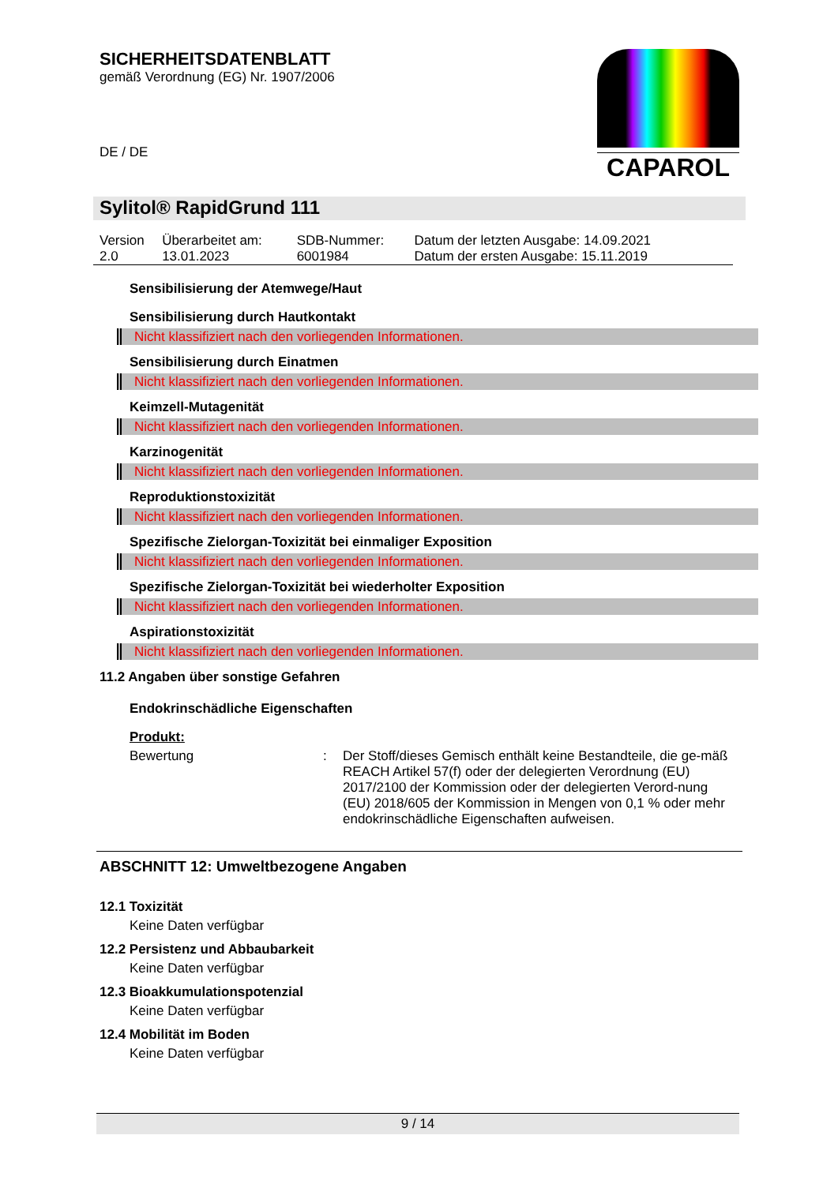SICHERHEITSDATENBLATT
gemäß Verordnung (EG) Nr. 1907/2006
DE / DE
CAPAROL
Sylitol® RapidGrund 111
| Version 2.0 | Überarbeitet am: 13.01.2023 | SDB-Nummer: 6001984 | Datum der letzten Ausgabe: 14.09.2021 Datum der ersten Ausgabe: 15.11.2019 |
Sensibilisierung der Atemwege/Haut
Sensibilisierung durch Hautkontakt
Nicht klassifiziert nach den vorliegenden Informationen.
Sensibilisierung durch Einatmen
Nicht klassifiziert nach den vorliegenden Informationen.
Keimzell-Mutagenität
Nicht klassifiziert nach den vorliegenden Informationen.
Karzinogenität
Nicht klassifiziert nach den vorliegenden Informationen.
Reproduktionstoxizität
Nicht klassifiziert nach den vorliegenden Informationen.
Spezifische Zielorgan-Toxizität bei einmaliger Exposition
Nicht klassifiziert nach den vorliegenden Informationen.
Spezifische Zielorgan-Toxizität bei wiederholter Exposition
Nicht klassifiziert nach den vorliegenden Informationen.
Aspirationstoxizität
Nicht klassifiziert nach den vorliegenden Informationen.
11.2 Angaben über sonstige Gefahren
Endokrinschädliche Eigenschaften
Produkt:
| Bewertung | : | Der Stoff/dieses Gemisch enthält keine Bestandteile, die ge-mäß REACH Artikel 57(f) oder der delegierten Verordnung (EU) 2017/2100 der Kommission oder der delegierten Verord-nung (EU) 2018/605 der Kommission in Mengen von 0,1 % oder mehr endokrinschädliche Eigenschaften aufweisen. |
ABSCHNITT 12: Umweltbezogene Angaben
12.1 Toxizität
Keine Daten verfügbar
12.2 Persistenz und Abbaubarkeit
Keine Daten verfügbar
12.3 Bioakkumulationspotenzial
Keine Daten verfügbar
12.4 Mobilität im Boden
Keine Daten verfügbar
9 / 14